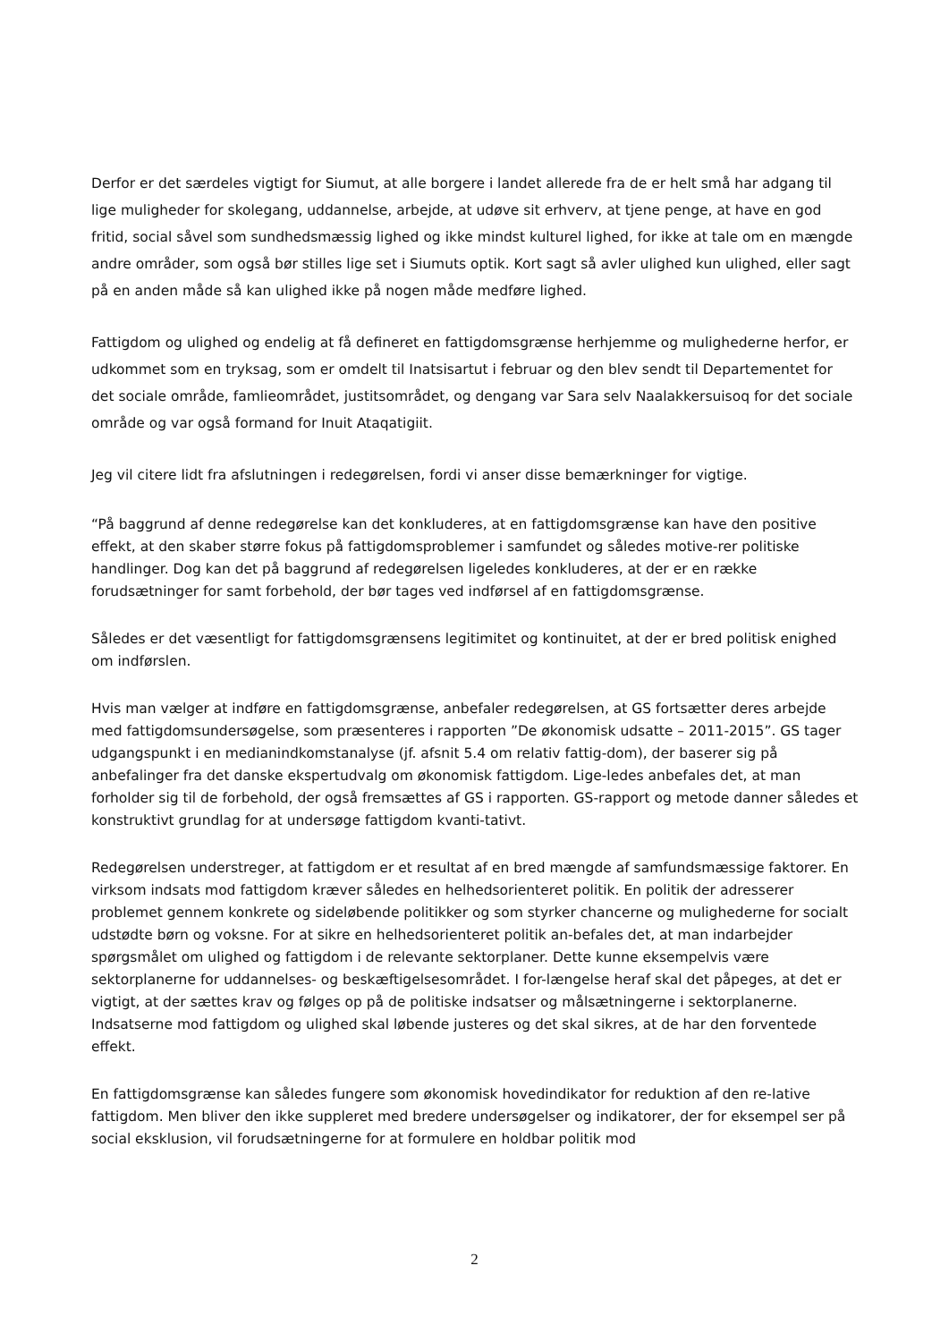Derfor er det særdeles vigtigt for Siumut, at alle borgere i landet allerede fra de er helt små har adgang til lige muligheder for skolegang, uddannelse, arbejde, at udøve sit erhverv, at tjene penge, at have en god fritid, social såvel som sundhedsmæssig lighed og ikke mindst kulturel lighed, for ikke at tale om en mængde andre områder, som også bør stilles lige set i Siumuts optik. Kort sagt så avler ulighed kun ulighed, eller sagt på en anden måde så kan ulighed ikke på nogen måde medføre lighed.
Fattigdom og ulighed og endelig at få defineret en fattigdomsgrænse herhjemme og mulighederne herfor, er udkommet som en tryksag, som er omdelt til Inatsisartut i februar og den blev sendt til Departementet for det sociale område, famlieområdet, justitsområdet, og dengang var Sara selv Naalakkersuisoq for det sociale område og var også formand for Inuit Ataqatigiit.
Jeg vil citere lidt fra afslutningen i redegørelsen, fordi vi anser disse bemærkninger for vigtige.
“På baggrund af denne redegørelse kan det konkluderes, at en fattigdomsgrænse kan have den positive effekt, at den skaber større fokus på fattigdomsproblemer i samfundet og således motive-rer politiske handlinger. Dog kan det på baggrund af redegørelsen ligeledes konkluderes, at der er en række forudsætninger for samt forbehold, der bør tages ved indførsel af en fattigdomsgrænse.
Således er det væsentligt for fattigdomsgrænsens legitimitet og kontinuitet, at der er bred politisk enighed om indførslen.
Hvis man vælger at indføre en fattigdomsgrænse, anbefaler redegørelsen, at GS fortsætter deres arbejde med fattigdomsundersøgelse, som præsenteres i rapporten ”De økonomisk udsatte – 2011-2015”. GS tager udgangspunkt i en medianindkomstanalyse (jf. afsnit 5.4 om relativ fattig-dom), der baserer sig på anbefalinger fra det danske ekspertudvalg om økonomisk fattigdom. Lige-ledes anbefales det, at man forholder sig til de forbehold, der også fremsættes af GS i rapporten. GS-rapport og metode danner således et konstruktivt grundlag for at undersøge fattigdom kvanti-tativt.
Redegørelsen understreger, at fattigdom er et resultat af en bred mængde af samfundsmæssige faktorer. En virksom indsats mod fattigdom kræver således en helhedsorienteret politik. En politik der adresserer problemet gennem konkrete og sideløbende politikker og som styrker chancerne og mulighederne for socialt udstødte børn og voksne. For at sikre en helhedsorienteret politik an-befales det, at man indarbejder spørgsmålet om ulighed og fattigdom i de relevante sektorplaner. Dette kunne eksempelvis være sektorplanerne for uddannelses- og beskæftigelsesområdet. I for-længelse heraf skal det påpeges, at det er vigtigt, at der sættes krav og følges op på de politiske indsatser og målsætningerne i sektorplanerne. Indsatserne mod fattigdom og ulighed skal løbende justeres og det skal sikres, at de har den forventede effekt.
En fattigdomsgrænse kan således fungere som økonomisk hovedindikator for reduktion af den re-lative fattigdom. Men bliver den ikke suppleret med bredere undersøgelser og indikatorer, der for eksempel ser på social eksklusion, vil forudsætningerne for at formulere en holdbar politik mod
2